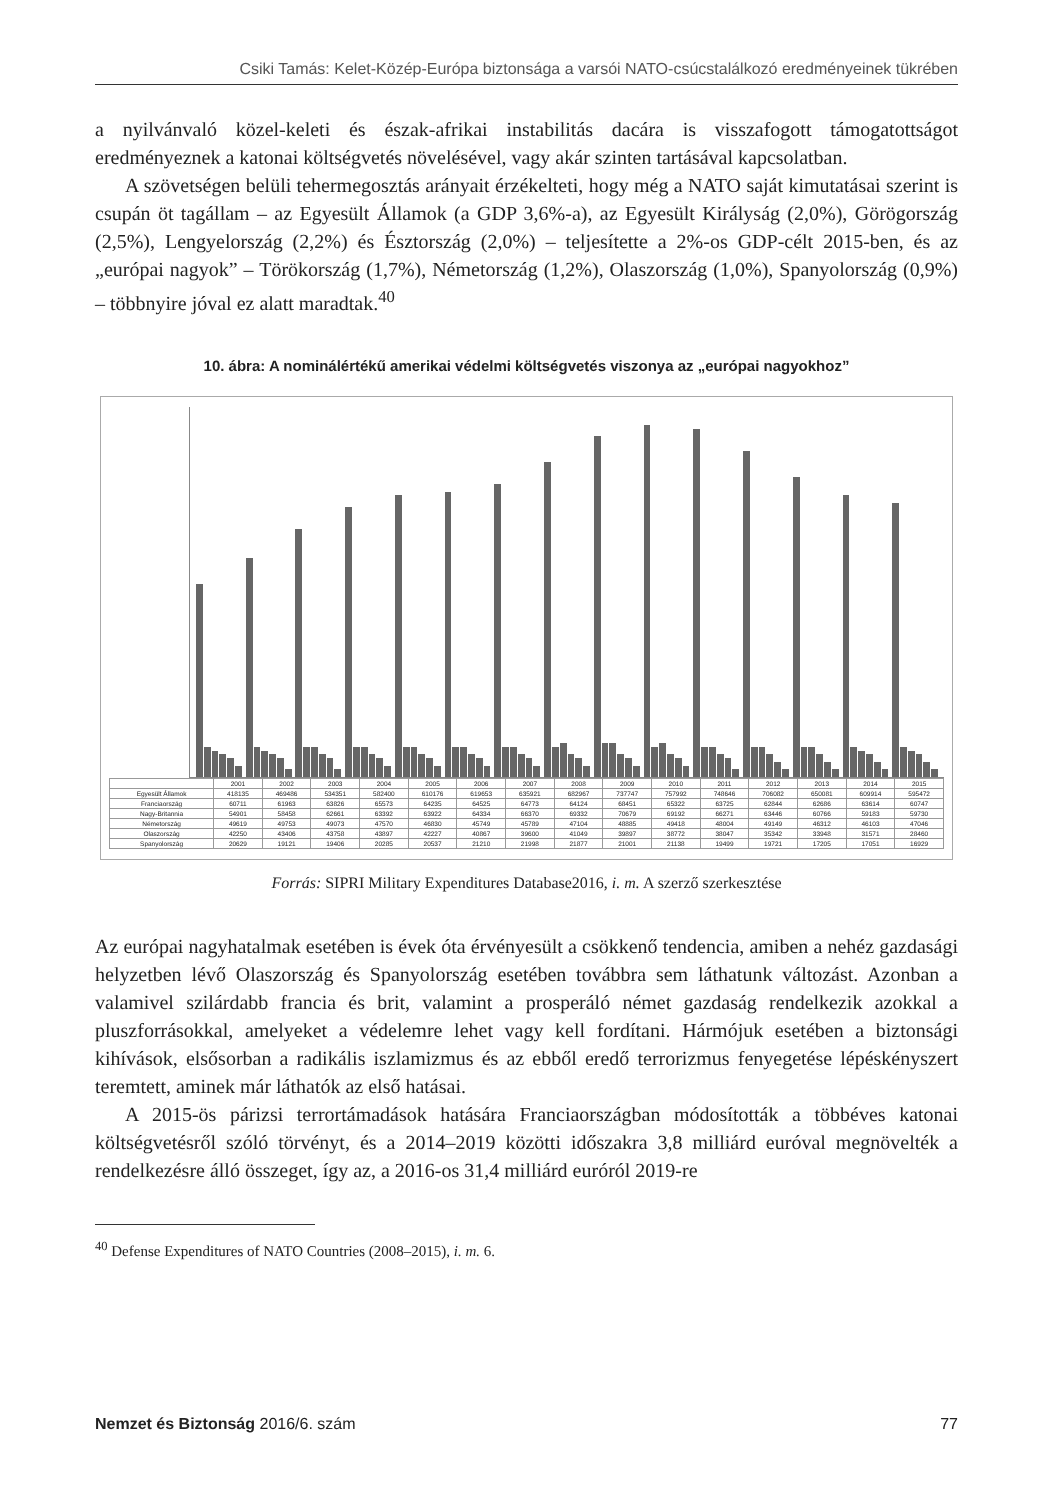Csiki Tamás: Kelet-Közép-Európa biztonsága a varsói NATO-csúcstalálkozó eredményeinek tükrében
a nyilvánvaló közel-keleti és észak-afrikai instabilitás dacára is visszafogott támogatottsá­got eredményeznek a katonai költségvetés növelésével, vagy akár szinten tartásával kap­csolatban.
A szövetségen belüli tehermegosztás arányait érzékelteti, hogy még a NATO saját ki­mutatásai szerint is csupán öt tagállam – az Egyesült Államok (a GDP 3,6%-a), az Egyesült Királyság (2,0%), Görögország (2,5%), Lengyelország (2,2%) és Észtország (2,0%) – tel­jesítette a 2%-os GDP-célt 2015-ben, és az „európai nagyok” – Törökország (1,7%), Németország (1,2%), Olaszország (1,0%), Spanyolország (0,9%) – többnyire jóval ez alatt maradtak.<sup>40</sup>
10. ábra: A nominálértékű amerikai védelmi költségvetés viszonya az „európai nagyokhoz”
| | 2001 | 2002 | 2003 | 2004 | 2005 | 2006 | 2007 | 2008 | 2009 | 2010 | 2011 | 2012 | 2013 | 2014 | 2015 |
| --- | --- | --- | --- | --- | --- | --- | --- | --- | --- | --- | --- | --- | --- | --- | --- |
| Egyesült Államok | 418135 | 469486 | 534351 | 582400 | 610176 | 619653 | 635921 | 682967 | 737747 | 757992 | 748646 | 706082 | 650081 | 609914 | 595472 |
| Franciaország | 60711 | 61963 | 63826 | 65573 | 64235 | 64525 | 64773 | 64124 | 68451 | 65322 | 63725 | 62844 | 62686 | 63614 | 60747 |
| Nagy-Britannia | 54901 | 58458 | 62661 | 63392 | 63922 | 64334 | 66370 | 69332 | 70679 | 69192 | 66271 | 63446 | 60766 | 59183 | 59730 |
| Németország | 49619 | 49753 | 49073 | 47570 | 46830 | 45749 | 45789 | 47104 | 48885 | 49418 | 48004 | 49149 | 46312 | 46103 | 47046 |
| Olaszország | 42250 | 43406 | 43758 | 43897 | 42227 | 40867 | 39600 | 41049 | 39897 | 38772 | 38047 | 35342 | 33948 | 31571 | 28460 |
| Spanyolország | 20629 | 19121 | 19406 | 20285 | 20537 | 21210 | 21998 | 21877 | 21001 | 21138 | 19499 | 19721 | 17205 | 17051 | 16929 |
Forrás: SIPRI Military Expenditures Database2016, i. m. A szerző szerkesztése
Az európai nagyhatalmak esetében is évek óta érvényesült a csökkenő tendencia, amiben a nehéz gazdasági helyzetben lévő Olaszország és Spanyolország esetében továbbra sem láthatunk változást. Azonban a valamivel szilárdabb francia és brit, valamint a prosperáló német gazdaság rendelkezik azokkal a pluszforrásokkal, amelyeket a védelemre lehet vagy kell fordítani. Hármójuk esetében a biztonsági kihívások, elsősorban a radikális iszlamiz­mus és az ebből eredő terrorizmus fenyegetése lépéskényszert teremtett, aminek már lát­hatók az első hatásai.
A 2015-ös párizsi terrortámadások hatására Franciaországban módosították a többéves katonai költségvetésről szóló törvényt, és a 2014–2019 közötti időszakra 3,8 milliárd euróval megnövelték a rendelkezésre álló összeget, így az, a 2016-os 31,4 milliárd euróról 2019-re
<sup>40</sup> Defense Expenditures of NATO Countries (2008–2015), i. m. 6.
Nemzet és Biztonság 2016/6. szám 77